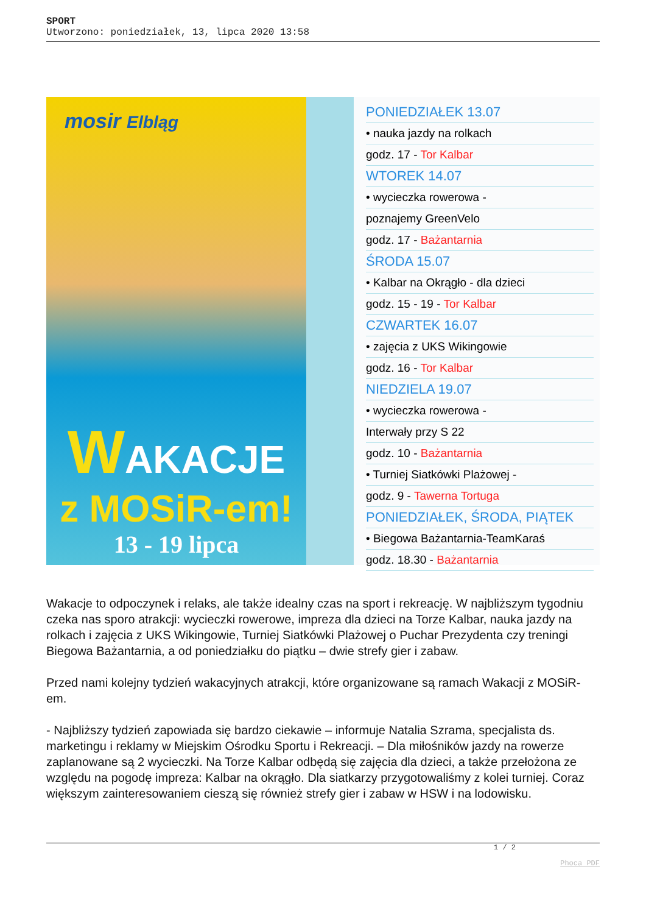SPORT
Utworzono: poniedziałek, 13, lipca 2020 13:58
mosir Elbląg
WAKACJE
z MOSiR-em!
13 - 19 lipca
PONIEDZIAŁEK 13.07
• nauka jazdy na rolkach
godz. 17 - Tor Kalbar
WTOREK 14.07
• wycieczka rowerowa -
poznajemy GreenVelo
godz. 17 - Bażantarnia
ŚRODA 15.07
• Kalbar na Okrągło - dla dzieci
godz. 15 - 19 - Tor Kalbar
CZWARTEK 16.07
• zajęcia z UKS Wikingowie
godz. 16 - Tor Kalbar
NIEDZIELA 19.07
• wycieczka rowerowa -
Interwały przy S 22
godz. 10 - Bażantarnia
• Turniej Siatkówki Plażowej -
godz. 9 - Tawerna Tortuga
PONIEDZIAŁEK, ŚRODA, PIĄTEK
• Biegowa Bażantarnia-TeamKaraś
godz. 18.30 - Bażantarnia
Wakacje to odpoczynek i relaks, ale także idealny czas na sport i rekreację. W najbliższym tygodniu czeka nas sporo atrakcji: wycieczki rowerowe, impreza dla dzieci na Torze Kalbar, nauka jazdy na rolkach i zajęcia z UKS Wikingowie, Turniej Siatkówki Plażowej o Puchar Prezydenta czy treningi Biegowa Bażantarnia, a od poniedziałku do piątku – dwie strefy gier i zabaw.
Przed nami kolejny tydzień wakacyjnych atrakcji, które organizowane są ramach Wakacji z MOSiR-em.
- Najbliższy tydzień zapowiada się bardzo ciekawie – informuje Natalia Szrama, specjalista ds. marketingu i reklamy w Miejskim Ośrodku Sportu i Rekreacji. – Dla miłośników jazdy na rowerze zaplanowane są 2 wycieczki. Na Torze Kalbar odbędą się zajęcia dla dzieci, a także przełożona ze względu na pogodę impreza: Kalbar na okrągło. Dla siatkarzy przygotowaliśmy z kolei turniej. Coraz większym zainteresowaniem cieszą się również strefy gier i zabaw w HSW i na lodowisku.
1 / 2
Phoca PDF